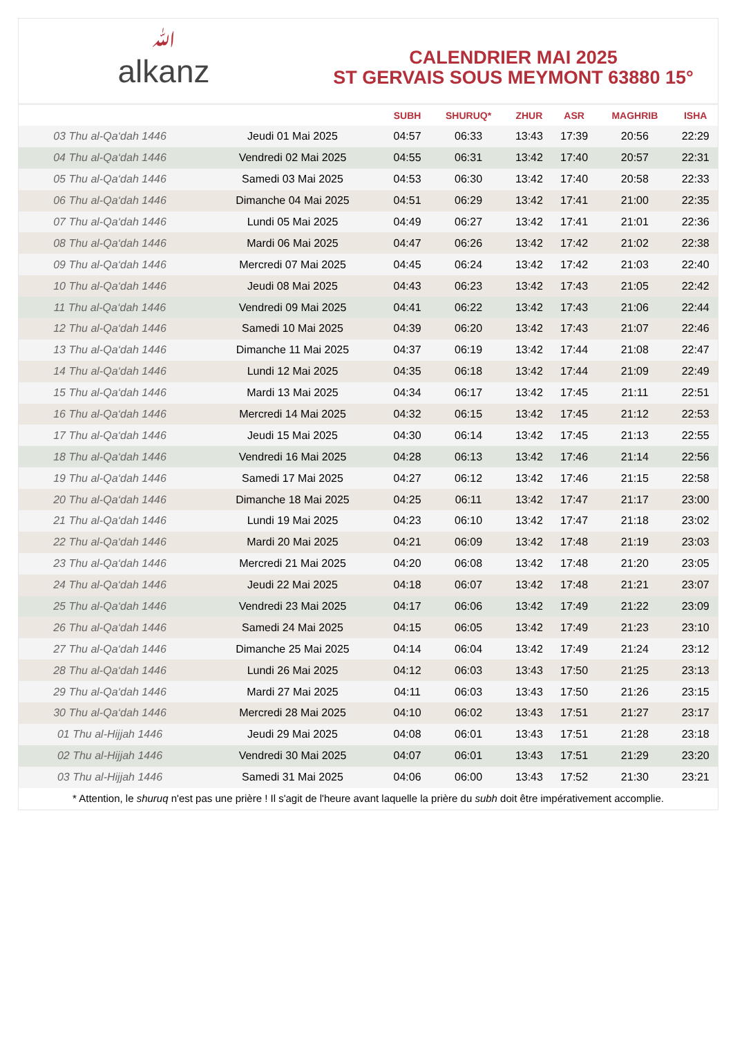ﷲalkanz
CALENDRIER MAI 2025
ST GERVAIS SOUS MEYMONT 63880 15°
| | | SUBH | SHURUQ* | ZHUR | ASR | MAGHRIB | ISHA |
| --- | --- | --- | --- | --- | --- | --- | --- |
| 03 Thu al-Qa‘dah 1446 | Jeudi 01 Mai 2025 | 04:57 | 06:33 | 13:43 | 17:39 | 20:56 | 22:29 |
| 04 Thu al-Qa‘dah 1446 | Vendredi 02 Mai 2025 | 04:55 | 06:31 | 13:42 | 17:40 | 20:57 | 22:31 |
| 05 Thu al-Qa‘dah 1446 | Samedi 03 Mai 2025 | 04:53 | 06:30 | 13:42 | 17:40 | 20:58 | 22:33 |
| 06 Thu al-Qa‘dah 1446 | Dimanche 04 Mai 2025 | 04:51 | 06:29 | 13:42 | 17:41 | 21:00 | 22:35 |
| 07 Thu al-Qa‘dah 1446 | Lundi 05 Mai 2025 | 04:49 | 06:27 | 13:42 | 17:41 | 21:01 | 22:36 |
| 08 Thu al-Qa‘dah 1446 | Mardi 06 Mai 2025 | 04:47 | 06:26 | 13:42 | 17:42 | 21:02 | 22:38 |
| 09 Thu al-Qa‘dah 1446 | Mercredi 07 Mai 2025 | 04:45 | 06:24 | 13:42 | 17:42 | 21:03 | 22:40 |
| 10 Thu al-Qa‘dah 1446 | Jeudi 08 Mai 2025 | 04:43 | 06:23 | 13:42 | 17:43 | 21:05 | 22:42 |
| 11 Thu al-Qa‘dah 1446 | Vendredi 09 Mai 2025 | 04:41 | 06:22 | 13:42 | 17:43 | 21:06 | 22:44 |
| 12 Thu al-Qa‘dah 1446 | Samedi 10 Mai 2025 | 04:39 | 06:20 | 13:42 | 17:43 | 21:07 | 22:46 |
| 13 Thu al-Qa‘dah 1446 | Dimanche 11 Mai 2025 | 04:37 | 06:19 | 13:42 | 17:44 | 21:08 | 22:47 |
| 14 Thu al-Qa‘dah 1446 | Lundi 12 Mai 2025 | 04:35 | 06:18 | 13:42 | 17:44 | 21:09 | 22:49 |
| 15 Thu al-Qa‘dah 1446 | Mardi 13 Mai 2025 | 04:34 | 06:17 | 13:42 | 17:45 | 21:11 | 22:51 |
| 16 Thu al-Qa‘dah 1446 | Mercredi 14 Mai 2025 | 04:32 | 06:15 | 13:42 | 17:45 | 21:12 | 22:53 |
| 17 Thu al-Qa‘dah 1446 | Jeudi 15 Mai 2025 | 04:30 | 06:14 | 13:42 | 17:45 | 21:13 | 22:55 |
| 18 Thu al-Qa‘dah 1446 | Vendredi 16 Mai 2025 | 04:28 | 06:13 | 13:42 | 17:46 | 21:14 | 22:56 |
| 19 Thu al-Qa‘dah 1446 | Samedi 17 Mai 2025 | 04:27 | 06:12 | 13:42 | 17:46 | 21:15 | 22:58 |
| 20 Thu al-Qa‘dah 1446 | Dimanche 18 Mai 2025 | 04:25 | 06:11 | 13:42 | 17:47 | 21:17 | 23:00 |
| 21 Thu al-Qa‘dah 1446 | Lundi 19 Mai 2025 | 04:23 | 06:10 | 13:42 | 17:47 | 21:18 | 23:02 |
| 22 Thu al-Qa‘dah 1446 | Mardi 20 Mai 2025 | 04:21 | 06:09 | 13:42 | 17:48 | 21:19 | 23:03 |
| 23 Thu al-Qa‘dah 1446 | Mercredi 21 Mai 2025 | 04:20 | 06:08 | 13:42 | 17:48 | 21:20 | 23:05 |
| 24 Thu al-Qa‘dah 1446 | Jeudi 22 Mai 2025 | 04:18 | 06:07 | 13:42 | 17:48 | 21:21 | 23:07 |
| 25 Thu al-Qa‘dah 1446 | Vendredi 23 Mai 2025 | 04:17 | 06:06 | 13:42 | 17:49 | 21:22 | 23:09 |
| 26 Thu al-Qa‘dah 1446 | Samedi 24 Mai 2025 | 04:15 | 06:05 | 13:42 | 17:49 | 21:23 | 23:10 |
| 27 Thu al-Qa‘dah 1446 | Dimanche 25 Mai 2025 | 04:14 | 06:04 | 13:42 | 17:49 | 21:24 | 23:12 |
| 28 Thu al-Qa‘dah 1446 | Lundi 26 Mai 2025 | 04:12 | 06:03 | 13:43 | 17:50 | 21:25 | 23:13 |
| 29 Thu al-Qa‘dah 1446 | Mardi 27 Mai 2025 | 04:11 | 06:03 | 13:43 | 17:50 | 21:26 | 23:15 |
| 30 Thu al-Qa‘dah 1446 | Mercredi 28 Mai 2025 | 04:10 | 06:02 | 13:43 | 17:51 | 21:27 | 23:17 |
| 01 Thu al-Hijjah 1446 | Jeudi 29 Mai 2025 | 04:08 | 06:01 | 13:43 | 17:51 | 21:28 | 23:18 |
| 02 Thu al-Hijjah 1446 | Vendredi 30 Mai 2025 | 04:07 | 06:01 | 13:43 | 17:51 | 21:29 | 23:20 |
| 03 Thu al-Hijjah 1446 | Samedi 31 Mai 2025 | 04:06 | 06:00 | 13:43 | 17:52 | 21:30 | 23:21 |
* Attention, le shuruq n'est pas une prière ! Il s'agit de l'heure avant laquelle la prière du subh doit être impérativement accomplie.